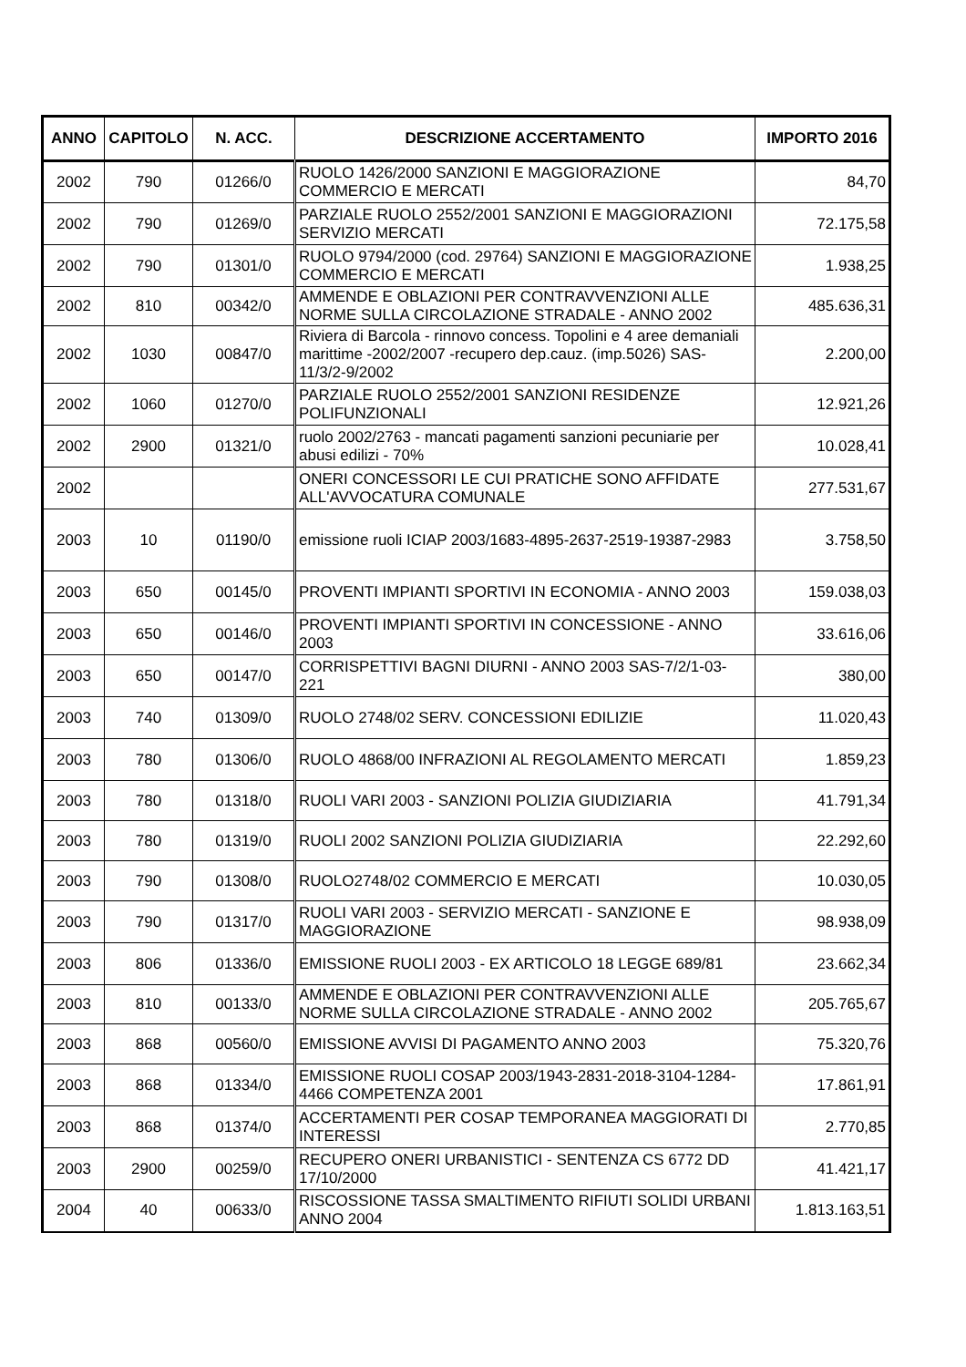| ANNO | CAPITOLO | N. ACC. | DESCRIZIONE ACCERTAMENTO | IMPORTO 2016 |
| --- | --- | --- | --- | --- |
| 2002 | 790 | 01266/0 | RUOLO 1426/2000 SANZIONI E MAGGIORAZIONE COMMERCIO E MERCATI | 84,70 |
| 2002 | 790 | 01269/0 | PARZIALE RUOLO 2552/2001 SANZIONI E MAGGIORAZIONI SERVIZIO MERCATI | 72.175,58 |
| 2002 | 790 | 01301/0 | RUOLO 9794/2000 (cod. 29764) SANZIONI E MAGGIORAZIONE COMMERCIO E MERCATI | 1.938,25 |
| 2002 | 810 | 00342/0 | AMMENDE E OBLAZIONI PER CONTRAVVENZIONI ALLE NORME SULLA CIRCOLAZIONE STRADALE - ANNO 2002 | 485.636,31 |
| 2002 | 1030 | 00847/0 | Riviera di Barcola - rinnovo concess. Topolini e 4 aree demaniali marittime -2002/2007 -recupero dep.cauz. (imp.5026) SAS-11/3/2-9/2002 | 2.200,00 |
| 2002 | 1060 | 01270/0 | PARZIALE RUOLO 2552/2001 SANZIONI RESIDENZE POLIFUNZIONALI | 12.921,26 |
| 2002 | 2900 | 01321/0 | ruolo 2002/2763 - mancati pagamenti sanzioni pecuniarie per abusi edilizi - 70% | 10.028,41 |
| 2002 | | | ONERI CONCESSORI LE CUI PRATICHE SONO AFFIDATE ALL'AVVOCATURA COMUNALE | 277.531,67 |
| 2003 | 10 | 01190/0 | emissione ruoli ICIAP 2003/1683-4895-2637-2519-19387-2983 | 3.758,50 |
| 2003 | 650 | 00145/0 | PROVENTI IMPIANTI SPORTIVI IN ECONOMIA - ANNO 2003 | 159.038,03 |
| 2003 | 650 | 00146/0 | PROVENTI IMPIANTI SPORTIVI IN CONCESSIONE - ANNO 2003 | 33.616,06 |
| 2003 | 650 | 00147/0 | CORRISPETTIVI BAGNI DIURNI - ANNO 2003 SAS-7/2/1-03-221 | 380,00 |
| 2003 | 740 | 01309/0 | RUOLO 2748/02 SERV. CONCESSIONI EDILIZIE | 11.020,43 |
| 2003 | 780 | 01306/0 | RUOLO 4868/00 INFRAZIONI AL REGOLAMENTO MERCATI | 1.859,23 |
| 2003 | 780 | 01318/0 | RUOLI VARI 2003 - SANZIONI POLIZIA GIUDIZIARIA | 41.791,34 |
| 2003 | 780 | 01319/0 | RUOLI 2002 SANZIONI POLIZIA GIUDIZIARIA | 22.292,60 |
| 2003 | 790 | 01308/0 | RUOLO2748/02 COMMERCIO E MERCATI | 10.030,05 |
| 2003 | 790 | 01317/0 | RUOLI VARI 2003 - SERVIZIO MERCATI - SANZIONE E MAGGIORAZIONE | 98.938,09 |
| 2003 | 806 | 01336/0 | EMISSIONE RUOLI 2003 - EX ARTICOLO 18 LEGGE 689/81 | 23.662,34 |
| 2003 | 810 | 00133/0 | AMMENDE E OBLAZIONI PER CONTRAVVENZIONI ALLE NORME SULLA CIRCOLAZIONE STRADALE - ANNO 2002 | 205.765,67 |
| 2003 | 868 | 00560/0 | EMISSIONE AVVISI DI PAGAMENTO ANNO 2003 | 75.320,76 |
| 2003 | 868 | 01334/0 | EMISSIONE RUOLI COSAP 2003/1943-2831-2018-3104-1284-4466 COMPETENZA 2001 | 17.861,91 |
| 2003 | 868 | 01374/0 | ACCERTAMENTI PER COSAP TEMPORANEA MAGGIORATI DI INTERESSI | 2.770,85 |
| 2003 | 2900 | 00259/0 | RECUPERO ONERI URBANISTICI - SENTENZA CS 6772 DD 17/10/2000 | 41.421,17 |
| 2004 | 40 | 00633/0 | RISCOSSIONE TASSA SMALTIMENTO RIFIUTI SOLIDI URBANI ANNO 2004 | 1.813.163,51 |